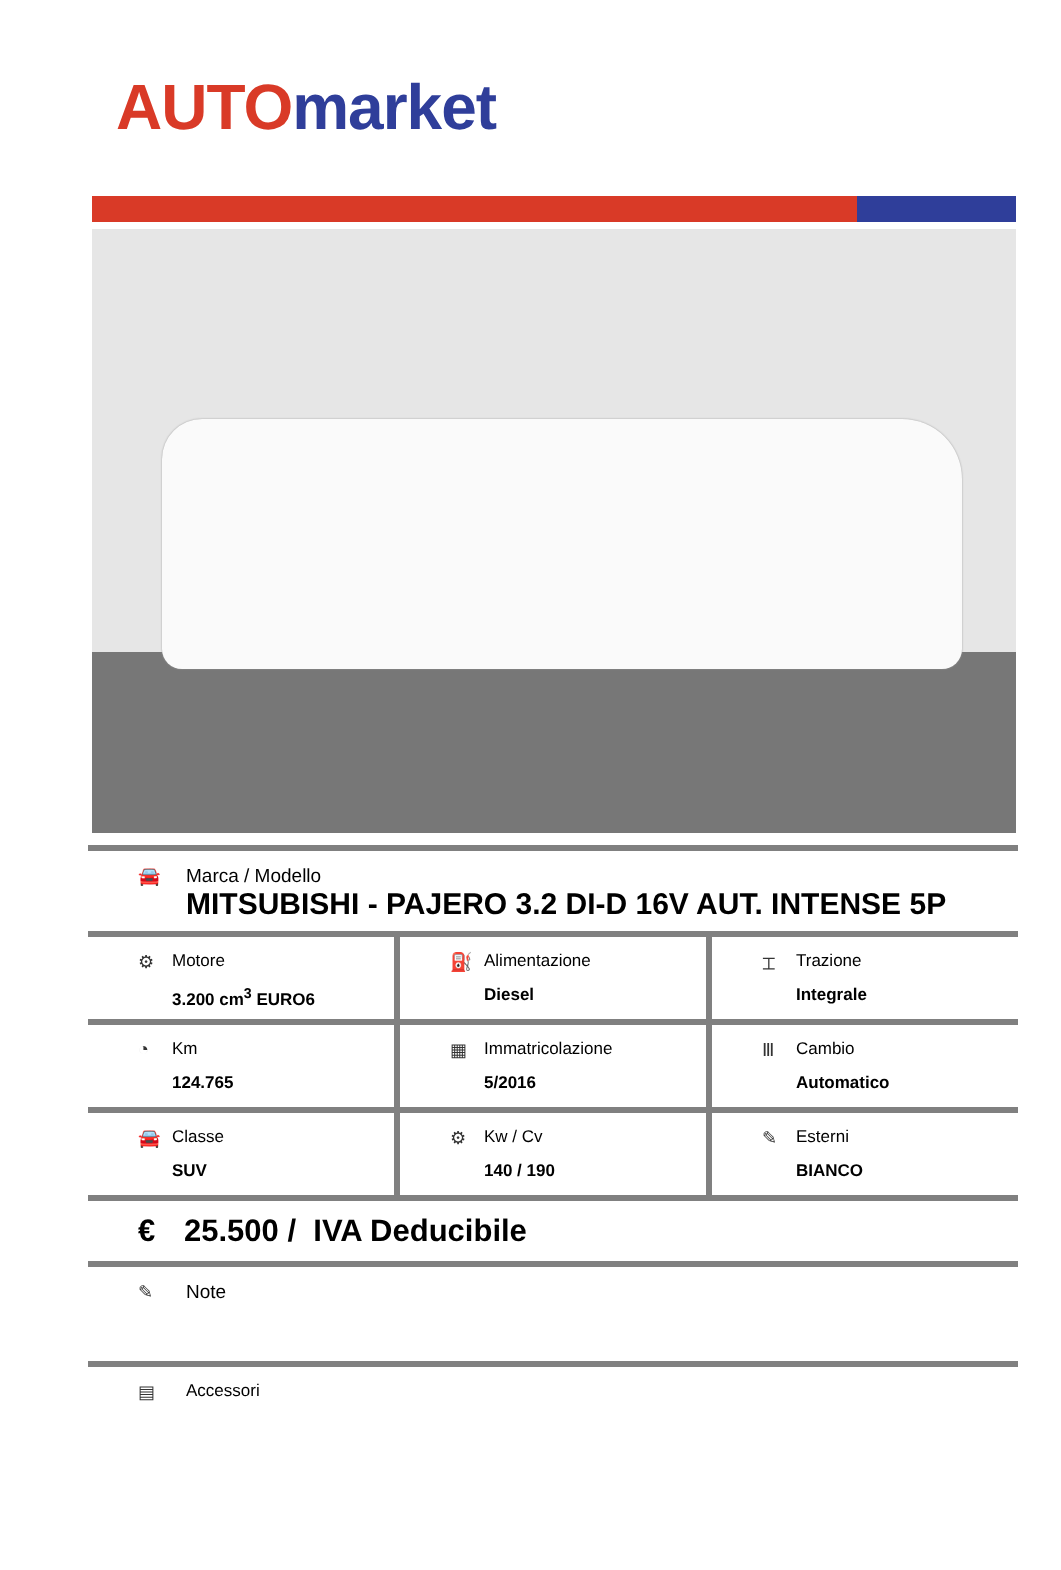AUTO market
🚘 Marca / Modello
MITSUBISHI - PAJERO 3.2 DI-D 16V AUT. INTENSE 5P
⚙ Motore
3.200 cm<sup>3</sup> EURO6
⛽ Alimentazione
Diesel
⌶ Trazione
Integrale
◔ Km
124.765
▦ Immatricolazione
5/2016
Ⅲ Cambio
Automatico
🚘 Classe
SUV
⚙ Kw / Cv
140 / 190
✎ Esterni
BIANCO
€ 25.500 / IVA Deducibile
✎ Note
▤ Accessori